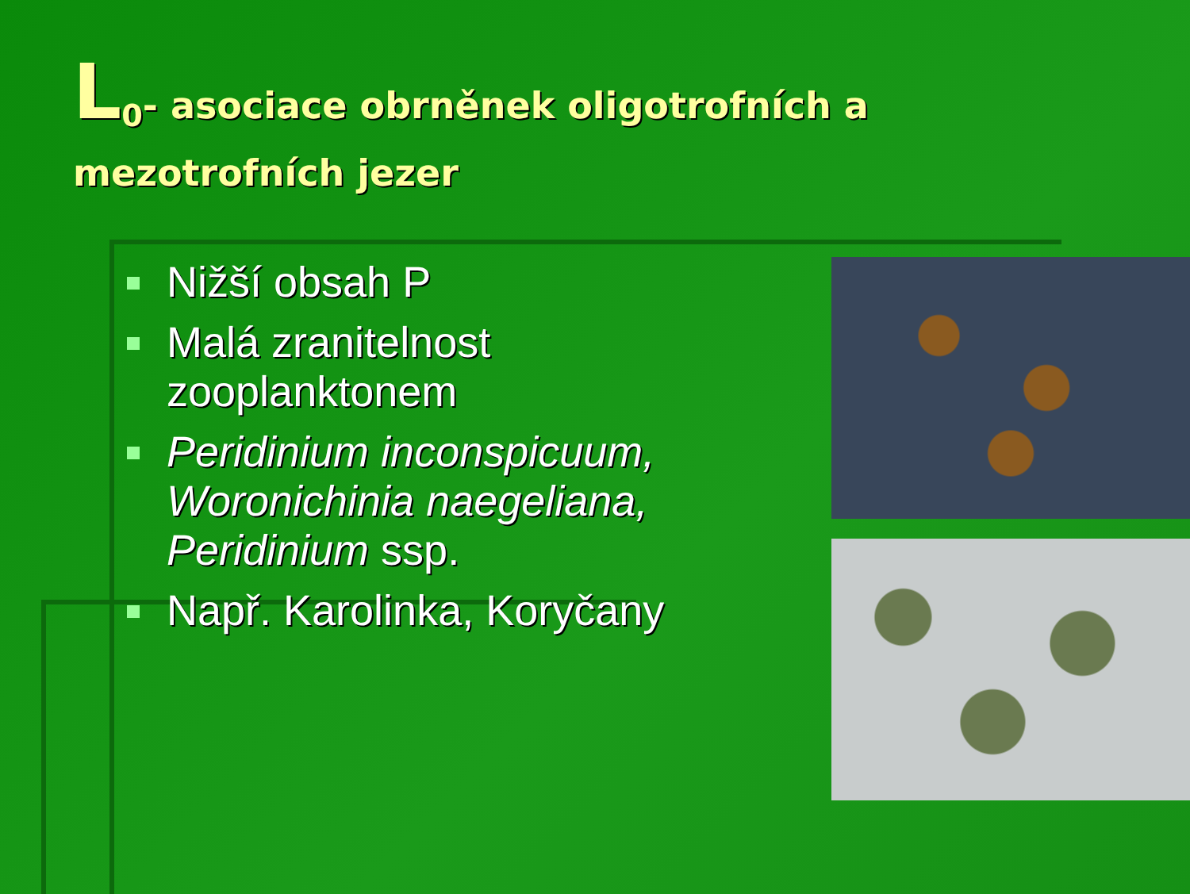L<sub>0</sub>- asociace obrněnek oligotrofních a
mezotrofních jezer
Nižší obsah P
Malá zranitelnost zooplanktonem
Peridinium inconspicuum, Woronichinia naegeliana, Peridinium ssp.
Např. Karolinka, Koryčany